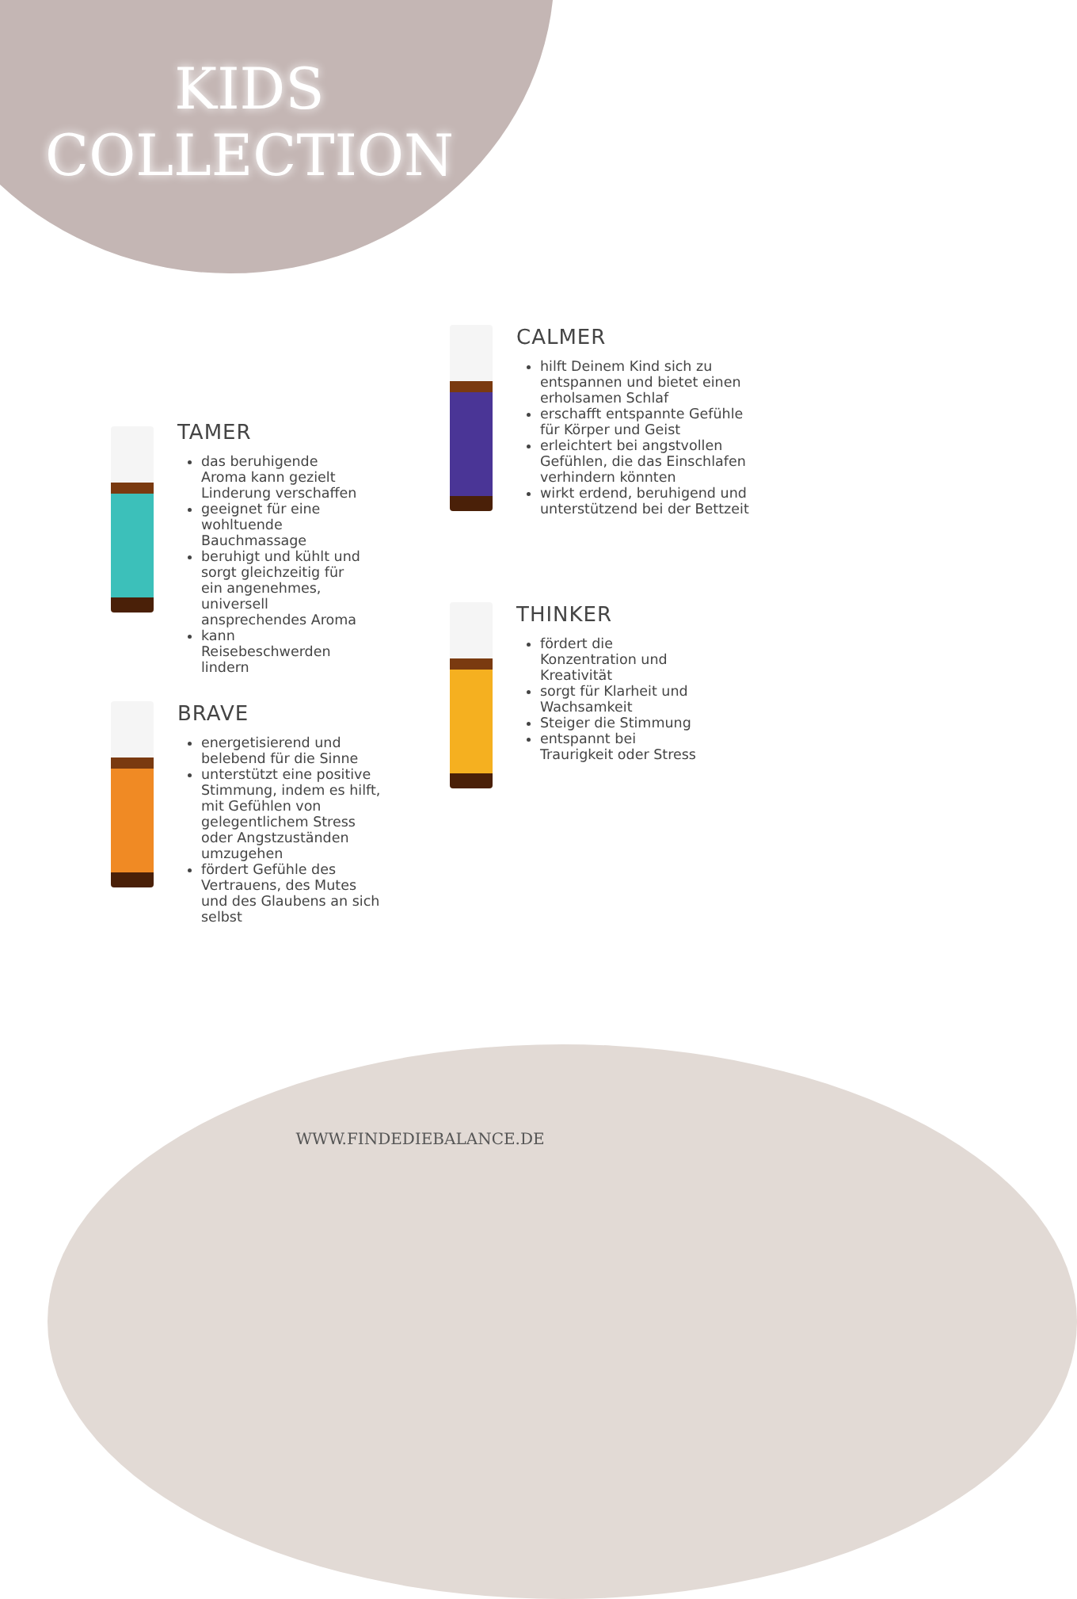KIDS
COLLECTION
TAMER
das beruhigende Aroma kann gezielt Linderung verschaffen
geeignet für eine wohltuende Bauchmassage
beruhigt und kühlt und sorgt gleichzeitig für ein angenehmes, universell ansprechendes Aroma
kann Reisebeschwerden lindern
CALMER
hilft Deinem Kind sich zu entspannen und bietet einen erholsamen Schlaf
erschafft entspannte Gefühle für Körper und Geist
erleichtert bei angstvollen Gefühlen, die das Einschlafen verhindern könnten
wirkt erdend, beruhigend und unterstützend bei der Bettzeit
BRAVE
energetisierend und belebend für die Sinne
unterstützt eine positive Stimmung, indem es hilft, mit Gefühlen von gelegentlichem Stress oder Angstzuständen umzugehen
fördert Gefühle des Vertrauens, des Mutes und des Glaubens an sich selbst
THINKER
fördert die Konzentration und Kreativität
sorgt für Klarheit und Wachsamkeit
Steiger die Stimmung
entspannt bei Traurigkeit oder Stress
WWW.FINDEDIEBALANCE.DE